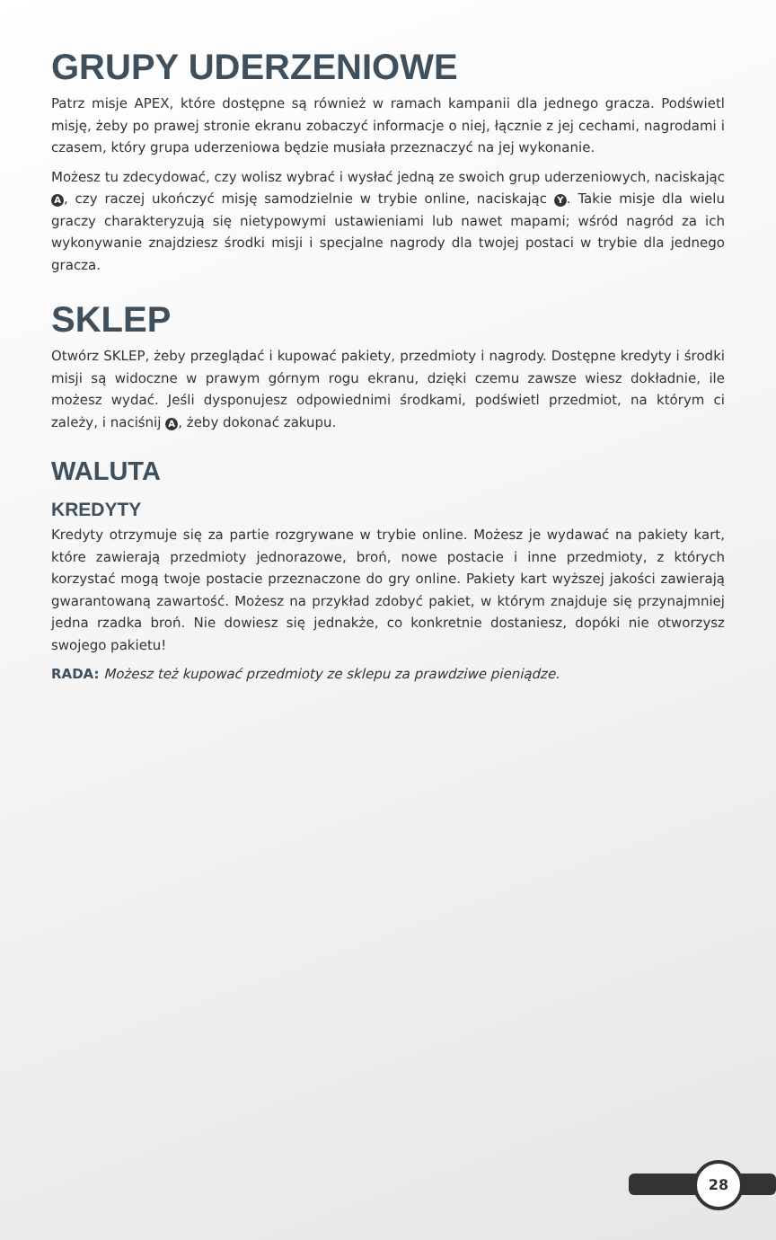GRUPY UDERZENIOWE
Patrz misje APEX, które dostępne są również w ramach kampanii dla jednego gracza. Podświetl misję, żeby po prawej stronie ekranu zobaczyć informacje o niej, łącznie z jej cechami, nagrodami i czasem, który grupa uderzeniowa będzie musiała przeznaczyć na jej wykonanie.
Możesz tu zdecydować, czy wolisz wybrać i wysłać jedną ze swoich grup uderzeniowych, naciskając A, czy raczej ukończyć misję samodzielnie w trybie online, naciskając Y. Takie misje dla wielu graczy charakteryzują się nietypowymi ustawieniami lub nawet mapami; wśród nagród za ich wykonywanie znajdziesz środki misji i specjalne nagrody dla twojej postaci w trybie dla jednego gracza.
SKLEP
Otwórz SKLEP, żeby przeglądać i kupować pakiety, przedmioty i nagrody. Dostępne kredyty i środki misji są widoczne w prawym górnym rogu ekranu, dzięki czemu zawsze wiesz dokładnie, ile możesz wydać. Jeśli dysponujesz odpowiednimi środkami, podświetl przedmiot, na którym ci zależy, i naciśnij A, żeby dokonać zakupu.
WALUTA
KREDYTY
Kredyty otrzymuje się za partie rozgrywane w trybie online. Możesz je wydawać na pakiety kart, które zawierają przedmioty jednorazowe, broń, nowe postacie i inne przedmioty, z których korzystać mogą twoje postacie przeznaczone do gry online. Pakiety kart wyższej jakości zawierają gwarantowaną zawartość. Możesz na przykład zdobyć pakiet, w którym znajduje się przynajmniej jedna rzadka broń. Nie dowiesz się jednakże, co konkretnie dostaniesz, dopóki nie otworzysz swojego pakietu!
RADA: Możesz też kupować przedmioty ze sklepu za prawdziwe pieniądze.
28